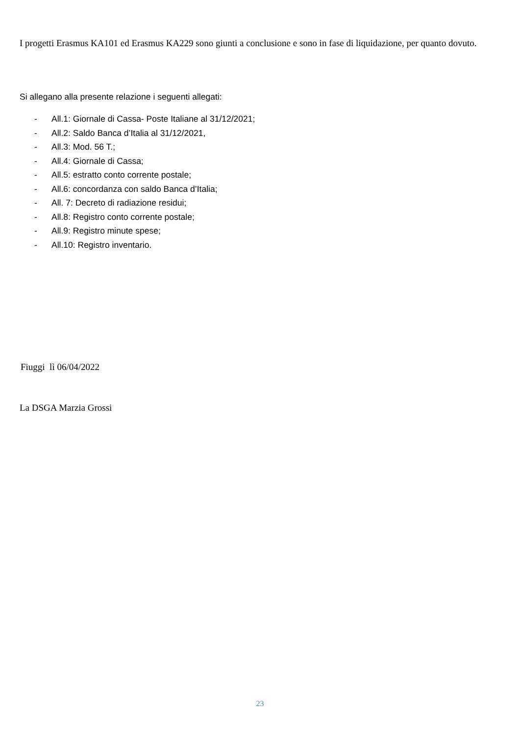I progetti Erasmus KA101 ed Erasmus KA229 sono giunti a conclusione e sono in fase di liquidazione, per quanto dovuto.
Si allegano alla presente relazione i seguenti allegati:
- All.1: Giornale di Cassa- Poste Italiane al 31/12/2021;
- All.2: Saldo Banca d’Italia al 31/12/2021,
- All.3: Mod. 56 T.;
- All.4: Giornale di Cassa;
- All.5: estratto conto corrente postale;
- All.6: concordanza con saldo Banca d’Italia;
- All. 7: Decreto di radiazione residui;
- All.8: Registro conto corrente postale;
- All.9: Registro minute spese;
- All.10: Registro inventario.
Fiuggi lì 06/04/2022
La DSGA Marzia Grossi
23